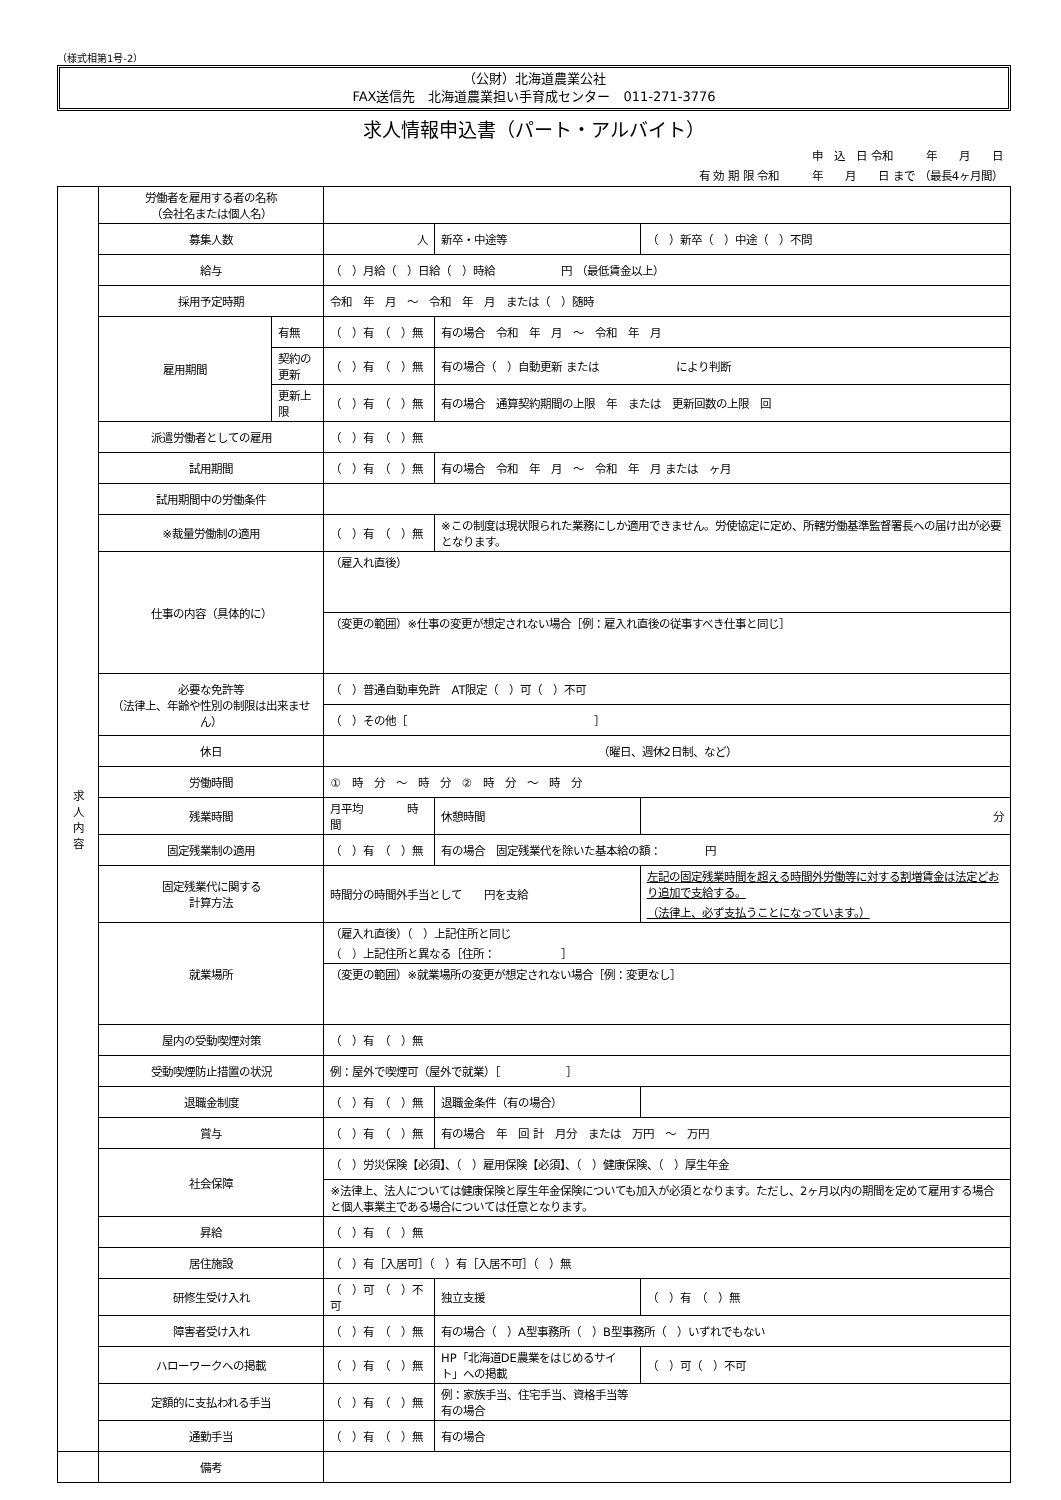（様式相第1号-2）
（公財）北海道農業公社
FAX送信先　北海道農業担い手育成センター　011-271-3776
求人情報申込書（パート・アルバイト）
申　込　日 令和　　　年　　月　　日　　　　　　　　　
有 効 期 限 令和　　　年　　月　　日 まで （最長4ヶ月間）
| 求 人 内 容 | 労働者を雇用する者の名称 （会社名または個人名） | | | | | |
| | 募集人数 | | 人 | 新卒・中途等 | （ ）新卒（ ）中途（ ）不問 | |
| | 給与 | | （ ）月給（ ）日給（ ）時給 円 （最低賃金以上） | | | |
| | 採用予定時期 | | 令和 年 月 ～ 令和 年 月 または（ ）随時 | | | |
| | 雇用期間 | 有無 | （ ）有 （ ）無 | 有の場合 令和 年 月 ～ 令和 年 月 | | |
| | | 契約の更新 | （ ）有 （ ）無 | 有の場合（ ）自動更新 または により判断 | | |
| | | 更新上限 | （ ）有 （ ）無 | 有の場合 通算契約期間の上限 年 または 更新回数の上限 回 | | |
| | 派遣労働者としての雇用 | | （ ）有 （ ）無 | | | |
| | 試用期間 | | （ ）有 （ ）無 | 有の場合 令和 年 月 ～ 令和 年 月 または ヶ月 | | |
| | 試用期間中の労働条件 | | | | | |
| | ※裁量労働制の適用 | | （ ）有 （ ）無 | ※この制度は現状限られた業務にしか適用できません。労使協定に定め、所轄労働基準監督署長への届け出が必要となります。 | | |
| | 仕事の内容（具体的に） | | （雇入れ直後） | | | |
| | | | （変更の範囲）※仕事の変更が想定されない場合［例：雇入れ直後の従事すべき仕事と同じ］ | | | |
| | 必要な免許等 （法律上、年齢や性別の制限は出来ません） | | （ ）普通自動車免許 AT限定（ ）可（ ）不可 | | | |
| | | | （ ）その他［ ］ | | | |
| | 休日 | | （曜日、週休2日制、など） | | | |
| | 労働時間 | | ① 時 分 ～ 時 分 ② 時 分 ～ 時 分 | | | |
| | 残業時間 | | 月平均 時間 | 休憩時間 | 分 | |
| | 固定残業制の適用 | | （ ）有 （ ）無 | 有の場合 固定残業代を除いた基本給の額： 円 | | |
| | 固定残業代に関する 計算方法 | | 時間分の時間外手当として 円を支給 | | 左記の固定残業時間を超える時間外労働等に対する割増賃金は法定どおり追加で支給する。 （法律上、必ず支払うことになっています。） | |
| | 就業場所 | | （雇入れ直後）（ ）上記住所と同じ （ ）上記住所と異なる［住所： ］ | | | |
| | | | （変更の範囲）※就業場所の変更が想定されない場合［例：変更なし］ | | | |
| | 屋内の受動喫煙対策 | | （ ）有 （ ）無 | | | |
| | 受動喫煙防止措置の状況 | | 例：屋外で喫煙可（屋外で就業）［ ］ | | | |
| | 退職金制度 | | （ ）有 （ ）無 | 退職金条件（有の場合） | | |
| | 賞与 | | （ ）有 （ ）無 | 有の場合 年 回 計 月分 または 万円 ～ 万円 | | |
| | 社会保障 | | （ ）労災保険【必須】、（ ）雇用保険【必須】、（ ）健康保険、（ ）厚生年金 | | | |
| | | | ※法律上、法人については健康保険と厚生年金保険についても加入が必須となります。ただし、2ヶ月以内の期間を定めて雇用する場合と個人事業主である場合については任意となります。 | | | |
| | 昇給 | | （ ）有 （ ）無 | | | |
| | 居住施設 | | （ ）有［入居可］（ ）有［入居不可］（ ）無 | | | |
| | 研修生受け入れ | | （ ）可 （ ）不可 | 独立支援 | （ ）有 （ ）無 | |
| | 障害者受け入れ | | （ ）有 （ ）無 | 有の場合（ ）A型事務所（ ）B型事務所（ ）いずれでもない | | |
| | ハローワークへの掲載 | | （ ）有 （ ）無 | HP「北海道DE農業をはじめるサイト」への掲載 | | （ ）可（ ）不可 |
| | 定額的に支払われる手当 | | （ ）有 （ ）無 | 例：家族手当、住宅手当、資格手当等 有の場合 | | |
| | 通勤手当 | | （ ）有 （ ）無 | 有の場合 | | |
| | 備考 | | | | | |